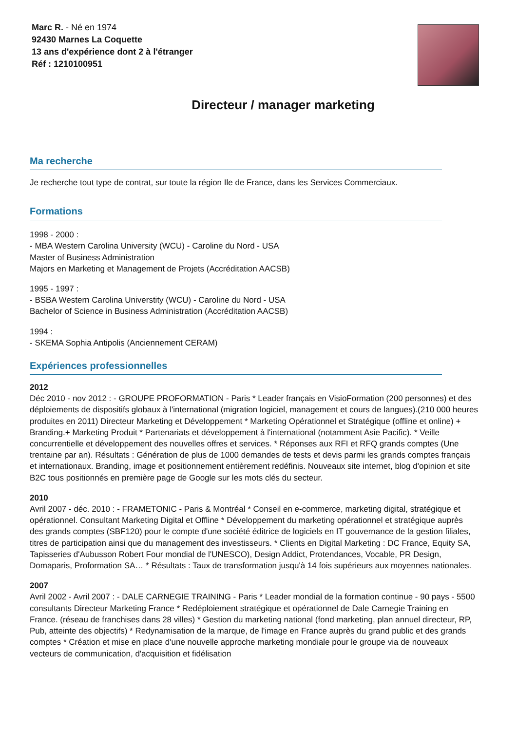Marc R. - Né en 1974
92430 Marnes La Coquette
13 ans d'expérience dont 2 à l'étranger
Réf : 1210100951
Directeur / manager marketing
Ma recherche
Je recherche tout type de contrat, sur toute la région Ile de France, dans les Services Commerciaux.
Formations
1998 - 2000 :
- MBA Western Carolina University (WCU) - Caroline du Nord - USA
Master of Business Administration
Majors en Marketing et Management de Projets (Accréditation AACSB)
1995 - 1997 :
- BSBA Western Carolina Universtity (WCU) - Caroline du Nord - USA
Bachelor of Science in Business Administration (Accréditation AACSB)
1994 :
- SKEMA Sophia Antipolis (Anciennement CERAM)
Expériences professionnelles
2012
Déc 2010 - nov 2012 : - GROUPE PROFORMATION - Paris * Leader français en VisioFormation (200 personnes) et des déploiements de dispositifs globaux à l'international (migration logiciel, management et cours de langues).(210 000 heures produites en 2011) Directeur Marketing et Développement * Marketing Opérationnel et Stratégique (offline et online) + Branding.+ Marketing Produit * Partenariats et développement à l'international (notamment Asie Pacific). * Veille concurrentielle et développement des nouvelles offres et services. * Réponses aux RFI et RFQ grands comptes (Une trentaine par an). Résultats : Génération de plus de 1000 demandes de tests et devis parmi les grands comptes français et internationaux. Branding, image et positionnement entièrement redéfinis. Nouveaux site internet, blog d'opinion et site B2C tous positionnés en première page de Google sur les mots clés du secteur.
2010
Avril 2007 - déc. 2010 : - FRAMETONIC - Paris & Montréal * Conseil en e-commerce, marketing digital, stratégique et opérationnel. Consultant Marketing Digital et Offline * Développement du marketing opérationnel et stratégique auprès des grands comptes (SBF120) pour le compte d'une société éditrice de logiciels en IT gouvernance de la gestion filiales, titres de participation ainsi que du management des investisseurs. * Clients en Digital Marketing : DC France, Equity SA, Tapisseries d'Aubusson Robert Four mondial de l'UNESCO), Design Addict, Protendances, Vocable, PR Design, Domaparis, Proformation SA… * Résultats : Taux de transformation jusqu'à 14 fois supérieurs aux moyennes nationales.
2007
Avril 2002 - Avril 2007 : - DALE CARNEGIE TRAINING - Paris * Leader mondial de la formation continue - 90 pays - 5500 consultants Directeur Marketing France * Redéploiement stratégique et opérationnel de Dale Carnegie Training en France. (réseau de franchises dans 28 villes) * Gestion du marketing national (fond marketing, plan annuel directeur, RP, Pub, atteinte des objectifs) * Redynamisation de la marque, de l'image en France auprès du grand public et des grands comptes * Création et mise en place d'une nouvelle approche marketing mondiale pour le groupe via de nouveaux vecteurs de communication, d'acquisition et fidélisation